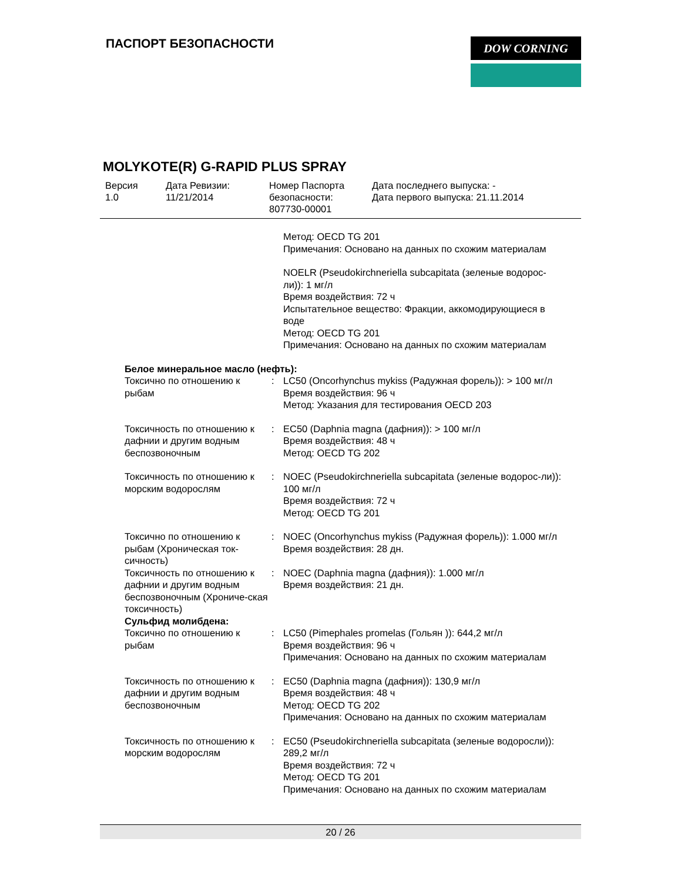ПАСПОРТ БЕЗОПАСНОСТИ
DOW CORNING
MOLYKOTE(R) G-RAPID PLUS SPRAY
Версия
1.0
Дата Ревизии:
11/21/2014
Номер Паспорта
безопасности:
807730-00001
Дата последнего выпуска: -
Дата первого выпуска: 21.11.2014
| | | Метод: OECD TG 201 Примечания: Основано на данных по схожим материалам |
| | | NOELR (Pseudokirchneriella subcapitata (зеленые водорос-ли)): 1 мг/л Время воздействия: 72 ч Испытательное вещество: Фракции, аккомодирующиеся в воде Метод: OECD TG 201 Примечания: Основано на данных по схожим материалам |
| Белое минеральное масло (нефть): | | |
| Токсично по отношению к рыбам | : | LC50 (Oncorhynchus mykiss (Радужная форель)): > 100 мг/л Время воздействия: 96 ч Метод: Указания для тестирования OECD 203 |
| Токсичность по отношению к дафнии и другим водным беспозвоночным | : | EC50 (Daphnia magna (дафния)): > 100 мг/л Время воздействия: 48 ч Метод: OECD TG 202 |
| Токсичность по отношению к морским водорослям | : | NOEC (Pseudokirchneriella subcapitata (зеленые водорос-ли)): 100 мг/л Время воздействия: 72 ч Метод: OECD TG 201 |
| Токсично по отношению к рыбам (Хроническая ток-сичность) | : | NOEC (Oncorhynchus mykiss (Радужная форель)): 1.000 мг/л Время воздействия: 28 дн. |
| Токсичность по отношению к дафнии и другим водным беспозвоночным (Хрониче-ская токсичность) | : | NOEC (Daphnia magna (дафния)): 1.000 мг/л Время воздействия: 21 дн. |
| Сульфид молибдена: | | |
| Токсично по отношению к рыбам | : | LC50 (Pimephales promelas (Гольян )): 644,2 мг/л Время воздействия: 96 ч Примечания: Основано на данных по схожим материалам |
| Токсичность по отношению к дафнии и другим водным беспозвоночным | : | EC50 (Daphnia magna (дафния)): 130,9 мг/л Время воздействия: 48 ч Метод: OECD TG 202 Примечания: Основано на данных по схожим материалам |
| Токсичность по отношению к морским водорослям | : | EC50 (Pseudokirchneriella subcapitata (зеленые водоросли)): 289,2 мг/л Время воздействия: 72 ч Метод: OECD TG 201 Примечания: Основано на данных по схожим материалам |
20 / 26